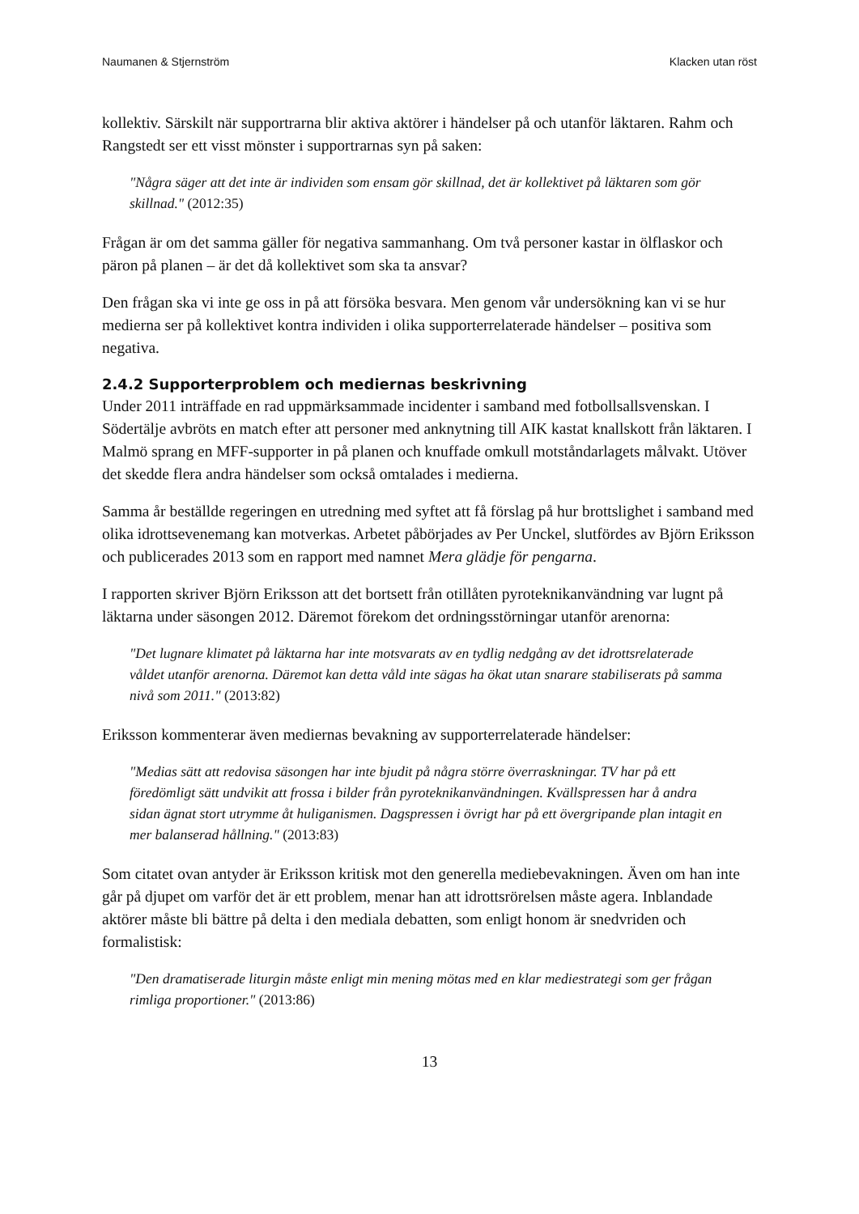Naumanen & Stjernström Klacken utan röst
kollektiv. Särskilt när supportrarna blir aktiva aktörer i händelser på och utanför läktaren. Rahm och Rangstedt ser ett visst mönster i supportrarnas syn på saken:
"Några säger att det inte är individen som ensam gör skillnad, det är kollektivet på läktaren som gör skillnad." (2012:35)
Frågan är om det samma gäller för negativa sammanhang. Om två personer kastar in ölflaskor och päron på planen – är det då kollektivet som ska ta ansvar?
Den frågan ska vi inte ge oss in på att försöka besvara. Men genom vår undersökning kan vi se hur medierna ser på kollektivet kontra individen i olika supporterrelaterade händelser – positiva som negativa.
2.4.2 Supporterproblem och mediernas beskrivning
Under 2011 inträffade en rad uppmärksammade incidenter i samband med fotbollsallsvenskan. I Södertälje avbröts en match efter att personer med anknytning till AIK kastat knallskott från läktaren. I Malmö sprang en MFF-supporter in på planen och knuffade omkull motståndarlagets målvakt. Utöver det skedde flera andra händelser som också omtalades i medierna.
Samma år beställde regeringen en utredning med syftet att få förslag på hur brottslighet i samband med olika idrottsevenemang kan motverkas. Arbetet påbörjades av Per Unckel, slutfördes av Björn Eriksson och publicerades 2013 som en rapport med namnet Mera glädje för pengarna.
I rapporten skriver Björn Eriksson att det bortsett från otillåten pyroteknikanvändning var lugnt på läktarna under säsongen 2012. Däremot förekom det ordningsstörningar utanför arenorna:
"Det lugnare klimatet på läktarna har inte motsvarats av en tydlig nedgång av det idrottsrelaterade våldet utanför arenorna. Däremot kan detta våld inte sägas ha ökat utan snarare stabiliserats på samma nivå som 2011." (2013:82)
Eriksson kommenterar även mediernas bevakning av supporterrelaterade händelser:
"Medias sätt att redovisa säsongen har inte bjudit på några större överraskningar. TV har på ett föredömligt sätt undvikit att frossa i bilder från pyroteknikanvändningen. Kvällspressen har å andra sidan ägnat stort utrymme åt huliganismen. Dagspressen i övrigt har på ett övergripande plan intagit en mer balanserad hållning." (2013:83)
Som citatet ovan antyder är Eriksson kritisk mot den generella mediebevakningen. Även om han inte går på djupet om varför det är ett problem, menar han att idrottsrörelsen måste agera. Inblandade aktörer måste bli bättre på delta i den mediala debatten, som enligt honom är snedvriden och formalistisk:
"Den dramatiserade liturgin måste enligt min mening mötas med en klar mediestrategi som ger frågan rimliga proportioner." (2013:86)
13